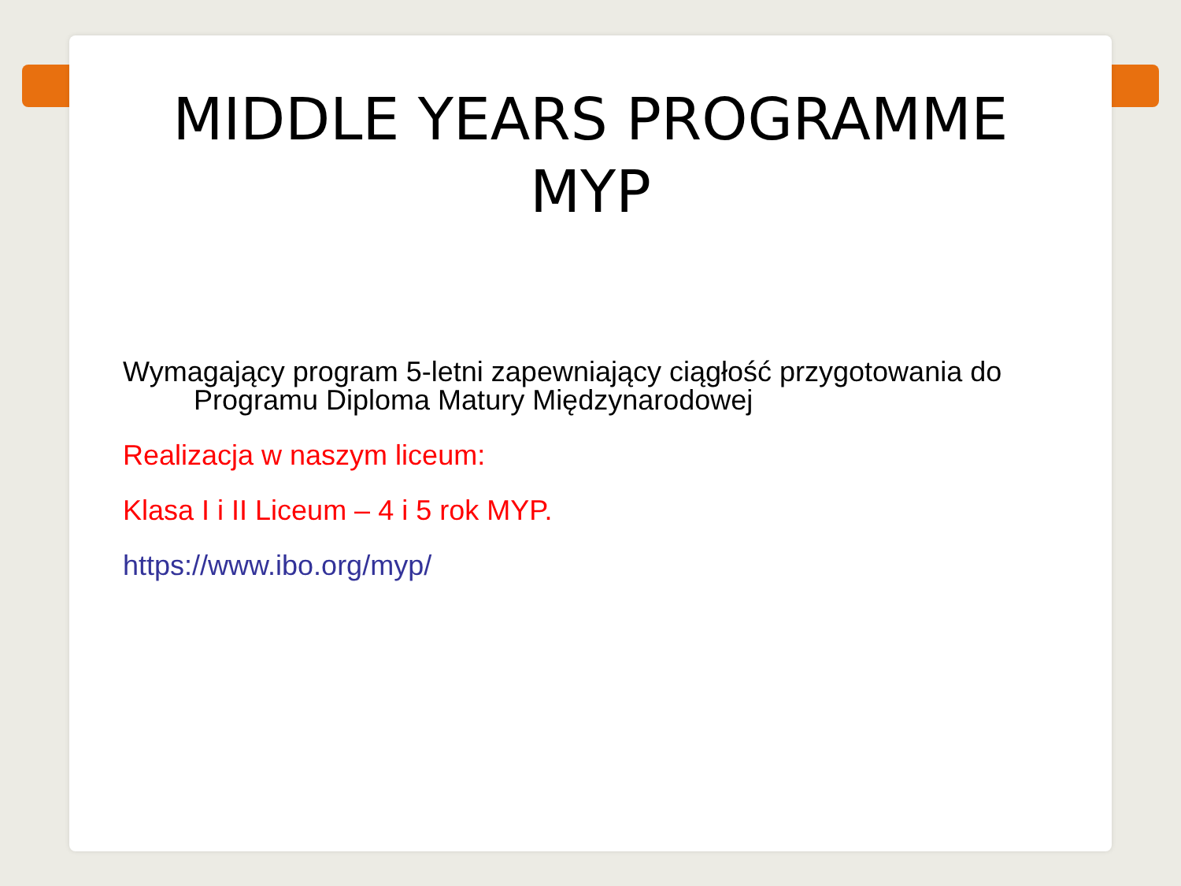MIDDLE YEARS PROGRAMME
MYP
Wymagający program 5-letni zapewniający ciągłość przygotowania do Programu Diploma Matury Międzynarodowej
Realizacja w naszym liceum:
Klasa I i II Liceum – 4 i 5 rok MYP.
https://www.ibo.org/myp/